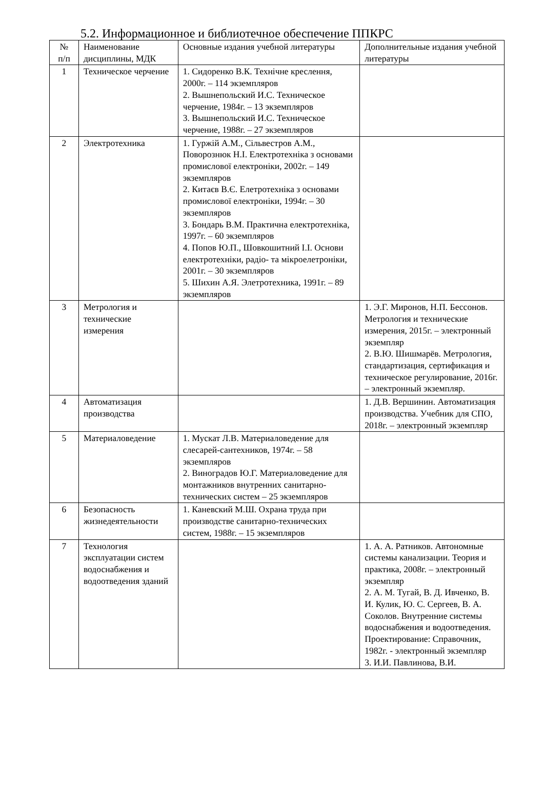5.2. Информационное и библиотечное обеспечение ППКРС
| № п/п | Наименование дисциплины, МДК | Основные издания учебной литературы | Дополнительные издания учебной литературы |
| 1 | Техническое черчение | 1. Сидоренко В.К. Технічне креслення, 2000г. – 114 экземпляров 2. Вышнепольский И.С. Техническое черчение, 1984г. – 13 экземпляров 3. Вышнепольский И.С. Техническое черчение, 1988г. – 27 экземпляров | |
| 2 | Электротехника | 1. Гуржій А.М., Сільвестров А.М., Поворознюк Н.І. Електротехніка з основами промислової електроніки, 2002г. – 149 экземпляров 2. Китаєв В.Є. Елетротехніка з основами промислової електроніки, 1994г. – 30 экземпляров 3. Бондарь В.М. Практична електротехніка, 1997г. – 60 экземпляров 4. Попов Ю.П., Шовкошитний І.І. Основи електротехніки, радіо- та мікроелетроніки, 2001г. – 30 экземпляров 5. Шихин А.Я. Элетротехника, 1991г. – 89 экземпляров | |
| 3 | Метрология и технические измерения | | 1. Э.Г. Миронов, Н.П. Бессонов. Метрология и технические измерения, 2015г. – электронный экземпляр 2. В.Ю. Шишмарёв. Метрология, стандартизация, сертификация и техническое регулирование, 2016г. – электронный экземпляр. |
| 4 | Автоматизация производства | | 1. Д.В. Вершинин. Автоматизация производства. Учебник для СПО, 2018г. – электронный экземпляр |
| 5 | Материаловедение | 1. Мускат Л.В. Материаловедение для слесарей-сантехников, 1974г. – 58 экземпляров 2. Виноградов Ю.Г. Материаловедение для монтажников внутренних санитарно-технических систем – 25 экземпляров | |
| 6 | Безопасность жизнедеятельности | 1. Каневский М.Ш. Охрана труда при производстве санитарно-технических систем, 1988г. – 15 экземпляров | |
| 7 | Технология эксплуатации систем водоснабжения и водоотведения зданий | | 1. А. А. Ратников. Автономные системы канализации. Теория и практика, 2008г. – электронный экземпляр 2. А. М. Тугай, В. Д. Ивченко, В. И. Кулик, Ю. С. Сергеев, В. А. Соколов. Внутренние системы водоснабжения и водоотведения. Проектирование: Справочник, 1982г. - электронный экземпляр 3. И.И. Павлинова, В.И. |